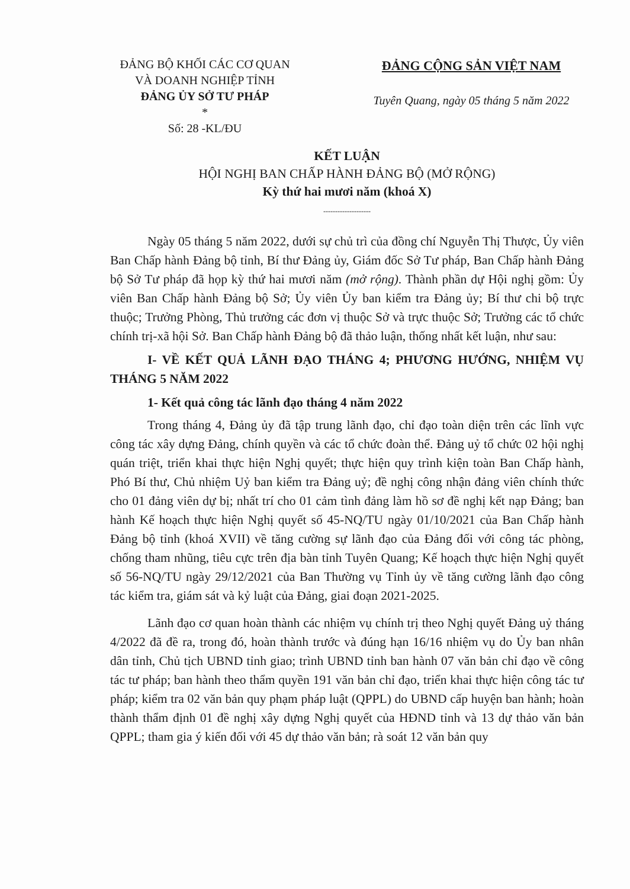ĐẢNG BỘ KHỐI CÁC CƠ QUAN
VÀ DOANH NGHIỆP TỈNH
ĐẢNG ỦY SỞ TƯ PHÁP
*
Số: 28 -KL/ĐU
ĐẢNG CỘNG SẢN VIỆT NAM
Tuyên Quang, ngày 05 tháng 5 năm 2022
KẾT LUẬN
HỘI NGHỊ BAN CHẤP HÀNH ĐẢNG BỘ (MỞ RỘNG)
Kỳ thứ hai mươi năm (khoá X)
--------------------
Ngày 05 tháng 5 năm 2022, dưới sự chủ trì của đồng chí Nguyễn Thị Thược, Ủy viên Ban Chấp hành Đảng bộ tỉnh, Bí thư Đảng ủy, Giám đốc Sở Tư pháp, Ban Chấp hành Đảng bộ Sở Tư pháp đã họp kỳ thứ hai mươi năm (mở rộng). Thành phần dự Hội nghị gồm: Ủy viên Ban Chấp hành Đảng bộ Sở; Ủy viên Ủy ban kiểm tra Đảng ủy; Bí thư chi bộ trực thuộc; Trưởng Phòng, Thủ trưởng các đơn vị thuộc Sở và trực thuộc Sở; Trưởng các tổ chức chính trị-xã hội Sở. Ban Chấp hành Đảng bộ đã thảo luận, thống nhất kết luận, như sau:
I- VỀ KẾT QUẢ LÃNH ĐẠO THÁNG 4; PHƯƠNG HƯỚNG, NHIỆM VỤ THÁNG 5 NĂM 2022
1- Kết quả công tác lãnh đạo tháng 4 năm 2022
Trong tháng 4, Đảng ủy đã tập trung lãnh đạo, chỉ đạo toàn diện trên các lĩnh vực công tác xây dựng Đảng, chính quyền và các tổ chức đoàn thể. Đảng uỷ tổ chức 02 hội nghị quán triệt, triển khai thực hiện Nghị quyết; thực hiện quy trình kiện toàn Ban Chấp hành, Phó Bí thư, Chủ nhiệm Uỷ ban kiểm tra Đảng uỷ; đề nghị công nhận đảng viên chính thức cho 01 đảng viên dự bị; nhất trí cho 01 cảm tình đảng làm hồ sơ đề nghị kết nạp Đảng; ban hành Kế hoạch thực hiện Nghị quyết số 45-NQ/TU ngày 01/10/2021 của Ban Chấp hành Đảng bộ tỉnh (khoá XVII) về tăng cường sự lãnh đạo của Đảng đối với công tác phòng, chống tham nhũng, tiêu cực trên địa bàn tỉnh Tuyên Quang; Kế hoạch thực hiện Nghị quyết số 56-NQ/TU ngày 29/12/2021 của Ban Thường vụ Tỉnh ủy về tăng cường lãnh đạo công tác kiểm tra, giám sát và kỷ luật của Đảng, giai đoạn 2021-2025.
Lãnh đạo cơ quan hoàn thành các nhiệm vụ chính trị theo Nghị quyết Đảng uỷ tháng 4/2022 đã đề ra, trong đó, hoàn thành trước và đúng hạn 16/16 nhiệm vụ do Ủy ban nhân dân tỉnh, Chủ tịch UBND tỉnh giao; trình UBND tỉnh ban hành 07 văn bản chỉ đạo về công tác tư pháp; ban hành theo thẩm quyền 191 văn bản chỉ đạo, triển khai thực hiện công tác tư pháp; kiểm tra 02 văn bản quy phạm pháp luật (QPPL) do UBND cấp huyện ban hành; hoàn thành thẩm định 01 đề nghị xây dựng Nghị quyết của HĐND tỉnh và 13 dự thảo văn bản QPPL; tham gia ý kiến đối với 45 dự thảo văn bản; rà soát 12 văn bản quy